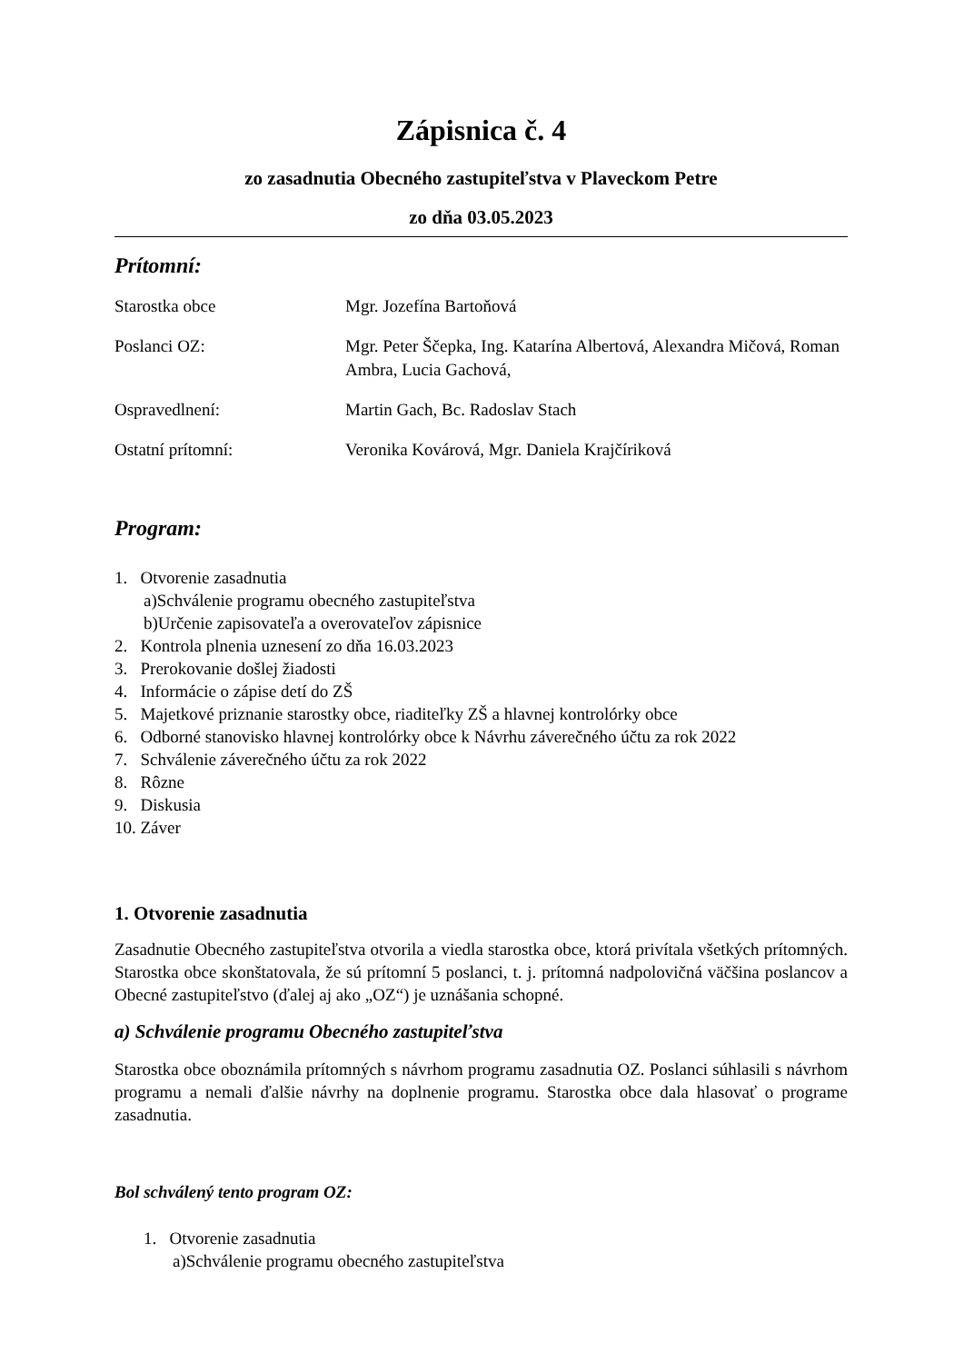Zápisnica č. 4
zo zasadnutia Obecného zastupiteľstva v Plaveckom Petre
zo dňa 03.05.2023
Prítomní:
Starostka obce Mgr. Jozefína Bartoňová
Poslanci OZ: Mgr. Peter Ščepka, Ing. Katarína Albertová, Alexandra Mičová, Roman Ambra, Lucia Gachová,
Ospravedlnení: Martin Gach, Bc. Radoslav Stach
Ostatní prítomní: Veronika Kovárová, Mgr. Daniela Krajčíriková
Program:
1. Otvorenie zasadnutia
a)Schválenie programu obecného zastupiteľstva
b)Určenie zapisovateľa a overovateľov zápisnice
2. Kontrola plnenia uznesení zo dňa 16.03.2023
3. Prerokovanie došlej žiadosti
4. Informácie o zápise detí do ZŠ
5. Majetkové priznanie starostky obce, riaditeľky ZŠ a hlavnej kontrolórky obce
6. Odborné stanovisko hlavnej kontrolórky obce k Návrhu záverečného účtu za rok 2022
7. Schválenie záverečného účtu za rok 2022
8. Rôzne
9. Diskusia
10. Záver
1. Otvorenie zasadnutia
Zasadnutie Obecného zastupiteľstva otvorila a viedla starostka obce, ktorá privítala všetkých prítomných. Starostka obce skonštatovala, že sú prítomní 5 poslanci, t. j. prítomná nadpolovičná väčšina poslancov a Obecné zastupiteľstvo (ďalej aj ako „OZ“) je uznášania schopné.
a) Schválenie programu Obecného zastupiteľstva
Starostka obce oboznámila prítomných s návrhom programu zasadnutia OZ. Poslanci súhlasili s návrhom programu a nemali ďalšie návrhy na doplnenie programu. Starostka obce dala hlasovať o programe zasadnutia.
Bol schválený tento program OZ:
1. Otvorenie zasadnutia
a)Schválenie programu obecného zastupiteľstva